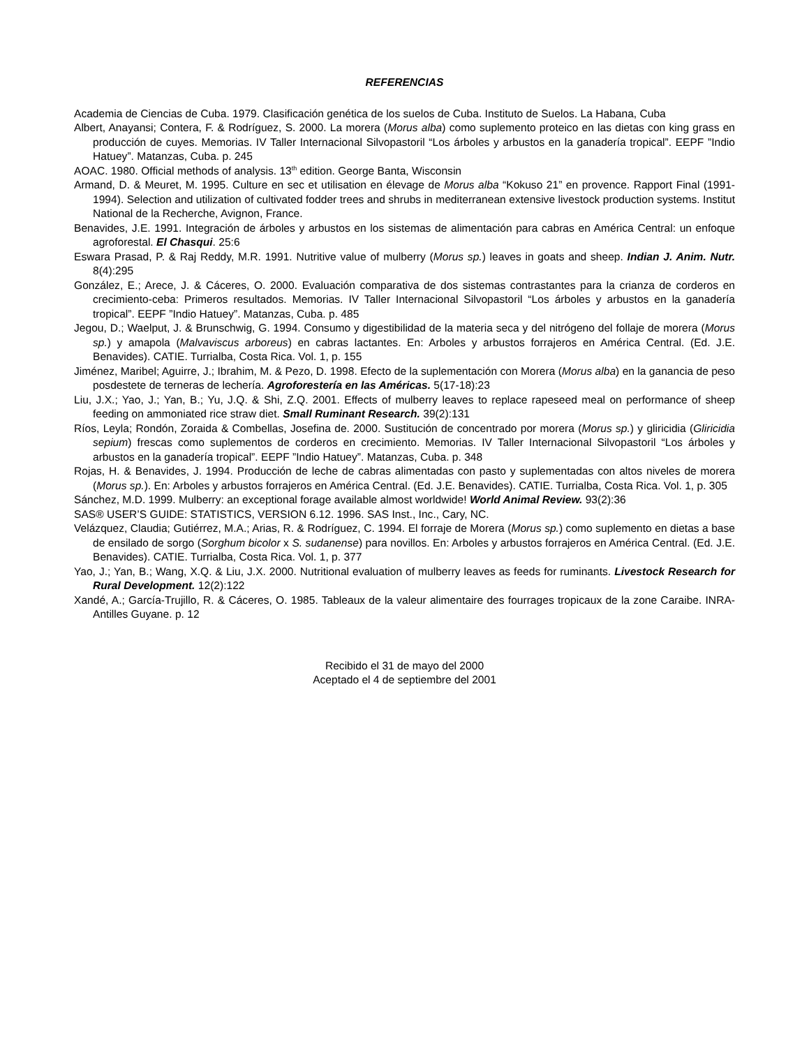REFERENCIAS
Academia de Ciencias de Cuba. 1979. Clasificación genética de los suelos de Cuba. Instituto de Suelos. La Habana, Cuba
Albert, Anayansi; Contera, F. & Rodríguez, S. 2000. La morera (Morus alba) como suplemento proteico en las dietas con king grass en producción de cuyes. Memorias. IV Taller Internacional Silvopastoril “Los árboles y arbustos en la ganadería tropical”. EEPF ”Indio Hatuey”. Matanzas, Cuba. p. 245
AOAC. 1980. Official methods of analysis. 13<sup>th</sup> edition. George Banta, Wisconsin
Armand, D. & Meuret, M. 1995. Culture en sec et utilisation en élevage de Morus alba “Kokuso 21” en provence. Rapport Final (1991-1994). Selection and utilization of cultivated fodder trees and shrubs in mediterranean extensive livestock production systems. Institut National de la Recherche, Avignon, France.
Benavides, J.E. 1991. Integración de árboles y arbustos en los sistemas de alimentación para cabras en América Central: un enfoque agroforestal. El Chasqui. 25:6
Eswara Prasad, P. & Raj Reddy, M.R. 1991. Nutritive value of mulberry (Morus sp.) leaves in goats and sheep. Indian J. Anim. Nutr. 8(4):295
González, E.; Arece, J. & Cáceres, O. 2000. Evaluación comparativa de dos sistemas contrastantes para la crianza de corderos en crecimiento-ceba: Primeros resultados. Memorias. IV Taller Internacional Silvopastoril “Los árboles y arbustos en la ganadería tropical”. EEPF ”Indio Hatuey”. Matanzas, Cuba. p. 485
Jegou, D.; Waelput, J. & Brunschwig, G. 1994. Consumo y digestibilidad de la materia seca y del nitrógeno del follaje de morera (Morus sp.) y amapola (Malvaviscus arboreus) en cabras lactantes. En: Arboles y arbustos forrajeros en América Central. (Ed. J.E. Benavides). CATIE. Turrialba, Costa Rica. Vol. 1, p. 155
Jiménez, Maribel; Aguirre, J.; Ibrahim, M. & Pezo, D. 1998. Efecto de la suplementación con Morera (Morus alba) en la ganancia de peso posdestete de terneras de lechería. Agroforestería en las Américas. 5(17-18):23
Liu, J.X.; Yao, J.; Yan, B.; Yu, J.Q. & Shi, Z.Q. 2001. Effects of mulberry leaves to replace rapeseed meal on performance of sheep feeding on ammoniated rice straw diet. Small Ruminant Research. 39(2):131
Ríos, Leyla; Rondón, Zoraida & Combellas, Josefina de. 2000. Sustitución de concentrado por morera (Morus sp.) y gliricidia (Gliricidia sepium) frescas como suplementos de corderos en crecimiento. Memorias. IV Taller Internacional Silvopastoril “Los árboles y arbustos en la ganadería tropical”. EEPF ”Indio Hatuey”. Matanzas, Cuba. p. 348
Rojas, H. & Benavides, J. 1994. Producción de leche de cabras alimentadas con pasto y suplementadas con altos niveles de morera (Morus sp.). En: Arboles y arbustos forrajeros en América Central. (Ed. J.E. Benavides). CATIE. Turrialba, Costa Rica. Vol. 1, p. 305
Sánchez, M.D. 1999. Mulberry: an exceptional forage available almost worldwide! World Animal Review. 93(2):36
SAS® USER’S GUIDE: STATISTICS, VERSION 6.12. 1996. SAS Inst., Inc., Cary, NC.
Velázquez, Claudia; Gutiérrez, M.A.; Arias, R. & Rodríguez, C. 1994. El forraje de Morera (Morus sp.) como suplemento en dietas a base de ensilado de sorgo (Sorghum bicolor x S. sudanense) para novillos. En: Arboles y arbustos forrajeros en América Central. (Ed. J.E. Benavides). CATIE. Turrialba, Costa Rica. Vol. 1, p. 377
Yao, J.; Yan, B.; Wang, X.Q. & Liu, J.X. 2000. Nutritional evaluation of mulberry leaves as feeds for ruminants. Livestock Research for Rural Development. 12(2):122
Xandé, A.; García-Trujillo, R. & Cáceres, O. 1985. Tableaux de la valeur alimentaire des fourrages tropicaux de la zone Caraibe. INRA-Antilles Guyane. p. 12
Recibido el 31 de mayo del 2000
Aceptado el 4 de septiembre del 2001